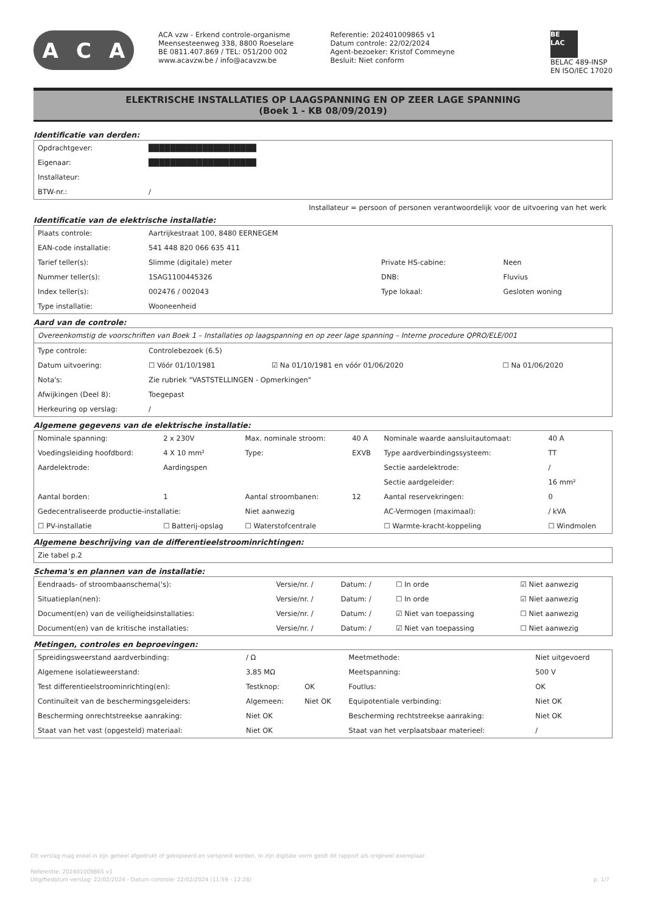A C A
ACA vzw - Erkend controle-organisme
Meensesteenweg 338, 8800 Roeselare
BE 0811.407.869 / TEL: 051/200 002
www.acavzw.be / info@acavzw.be
Referentie: 202401009865 v1
Datum controle: 22/02/2024
Agent-bezoeker: Kristof Commeyne
Besluit: Niet conform
BE
LAC
BELAC 489-INSP
EN ISO/IEC 17020
ELEKTRISCHE INSTALLATIES OP LAAGSPANNING EN OP ZEER LAGE SPANNING
(Boek 1 - KB 08/09/2019)
Identificatie van derden:
| Opdrachtgever: | ████████████████████ |
| Eigenaar: | ████████████████████ |
| Installateur: | |
| BTW-nr.: | / |
Installateur = persoon of personen verantwoordelijk voor de uitvoering van het werk
Identificatie van de elektrische installatie:
| Plaats controle: | Aartrijkestraat 100, 8480 EERNEGEM | | |
| EAN-code installatie: | 541 448 820 066 635 411 | | |
| Tarief teller(s): | Slimme (digitale) meter | Private HS-cabine: | Neen |
| Nummer teller(s): | 1SAG1100445326 | DNB: | Fluvius |
| Index teller(s): | 002476 / 002043 | Type lokaal: | Gesloten woning |
| Type installatie: | Wooneenheid | | |
Aard van de controle:
| Overeenkomstig de voorschriften van Boek 1 – Installaties op laagspanning en op zeer lage spanning – Interne procedure QPRO/ELE/001 | | | |
| Type controle: | Controlebezoek (6.5) | | |
| Datum uitvoering: | ☐ Vóór 01/10/1981 | ☑ Na 01/10/1981 en vóór 01/06/2020 | ☐ Na 01/06/2020 |
| Nota's: | Zie rubriek "VASTSTELLINGEN - Opmerkingen" | | |
| Afwijkingen (Deel 8): | Toegepast | | |
| Herkeuring op verslag: | / | | |
Algemene gegevens van de elektrische installatie:
| Nominale spanning: | 2 x 230V | Max. nominale stroom: | 40 A | Nominale waarde aansluitautomaat: | 40 A |
| Voedingsleiding hoofdbord: | 4 X 10 mm² | Type: | EXVB | Type aardverbindingssysteem: | TT |
| Aardelektrode: | Aardingspen | | | Sectie aardelektrode: | / |
| | | | | Sectie aardgeleider: | 16 mm² |
| Aantal borden: | 1 | Aantal stroombanen: | 12 | Aantal reservekringen: | 0 |
| Gedecentraliseerde productie-installatie: | | Niet aanwezig | | AC-Vermogen (maximaal): | / kVA |
| ☐ PV-installatie | ☐ Batterij-opslag | ☐ Waterstofcentrale | | ☐ Warmte-kracht-koppeling | ☐ Windmolen |
Algemene beschrijving van de differentieelstroominrichtingen:
| Zie tabel p.2 |
Schema's en plannen van de installatie:
| Eendraads- of stroombaanschema('s): | Versie/nr. / | Datum: / | ☐ In orde | ☑ Niet aanwezig |
| Situatieplan(nen): | Versie/nr. / | Datum: / | ☐ In orde | ☑ Niet aanwezig |
| Document(en) van de veiligheidsinstallaties: | Versie/nr. / | Datum: / | ☑ Niet van toepassing | ☐ Niet aanwezig |
| Document(en) van de kritische installaties: | Versie/nr. / | Datum: / | ☑ Niet van toepassing | ☐ Niet aanwezig |
Metingen, controles en beproevingen:
| Spreidingsweerstand aardverbinding: | / Ω | | Meetmethode: | Niet uitgevoerd |
| Algemene isolatieweerstand: | 3,85 MΩ | | Meetspanning: | 500 V |
| Test differentieelstroominrichting(en): | Testknop: | OK | Foutlus: | OK |
| Continuïteit van de beschermingsgeleiders: | Algemeen: | Niet OK | Equipotentiale verbinding: | Niet OK |
| Bescherming onrechtstreekse aanraking: | Niet OK | | Bescherming rechtstreekse aanraking: | Niet OK |
| Staat van het vast (opgesteld) materiaal: | Niet OK | | Staat van het verplaatsbaar materieel: | / |
Dit verslag mag enkel in zijn geheel afgedrukt of gekopieerd en verspreid worden. In zijn digitale vorm geldt dit rapport als origineel exemplaar.
Referentie: 202401009865 v1
Uitgiftedatum verslag: 22/02/2024 - Datum controle: 22/02/2024 (11:59 - 12:28) p. 1/7